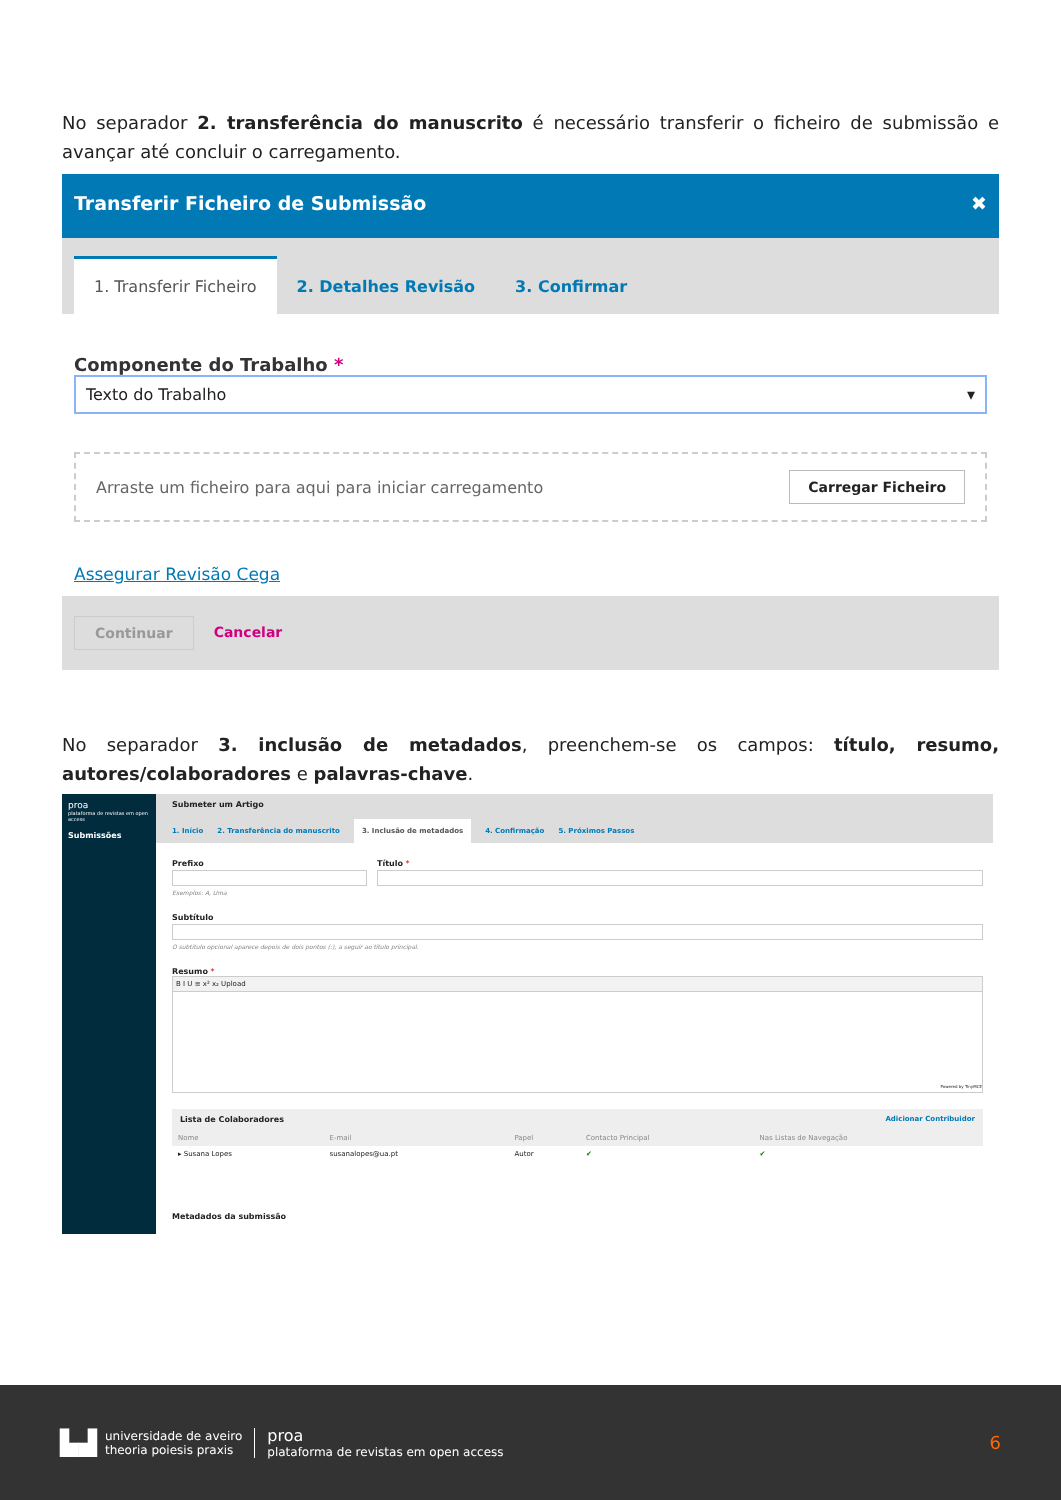No separador 2. transferência do manuscrito é necessário transferir o ficheiro de submissão e avançar até concluir o carregamento.
Transferir Ficheiro de Submissão ✖
1. Transferir Ficheiro
2. Detalhes Revisão
3. Confirmar
Componente do Trabalho *
Texto do Trabalho ▾
Arraste um ficheiro para aqui para iniciar carregamento Carregar Ficheiro
Assegurar Revisão Cega
Continuar Cancelar
No separador 3. inclusão de metadados, preenchem-se os campos: título, resumo, autores/colaboradores e palavras-chave.
proa
plataforma de revistas em open access
Submissões
Submeter um Artigo
1. Início 2. Transferência do manuscrito 3. Inclusão de metadados 4. Confirmação 5. Próximos Passos
Prefixo
Exemplos: A, Uma
Título *
Subtítulo
O subtítulo opcional aparece depois de dois pontos (:), a seguir ao título principal.
Resumo *
B I U ≡ x² x₂ Upload
Powered by TinyMCE
Lista de Colaboradores Adicionar Contribuidor
| Nome | E-mail | Papel | Contacto Principal | Nas Listas de Navegação |
| --- | --- | --- | --- | --- |
| ▸ Susana Lopes | susanalopes@ua.pt | Autor | ✔ | ✔ |
Metadados da submissão
▙▟
universidade de aveiro
theoria poiesis praxis
proa
plataforma de revistas em open access
6